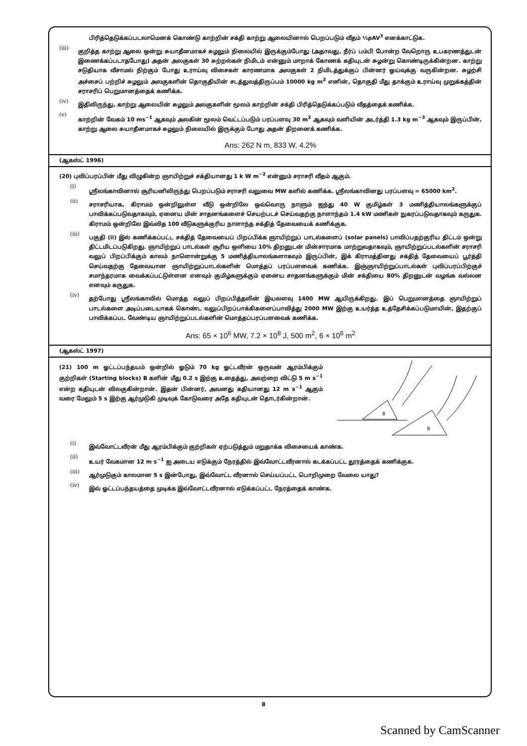பிரித்தெடுக்கப்படலாமெனக் கொண்டு காற்றின் சக்தி காற்று ஆலையினால் பெறப்படும் வீதம் ½ρAV<sup>3</sup> எனக்காட்டுக.
(iii)
குறித்த காற்று ஆலை ஒன்று சுயாதீனமாகச் சுழலும் நிலையில் இருக்கும்போது (அதாவது, நீர்ப் பம்பி போன்ற வேறொரு உபகரணத்துடன் இணைக்கப்படாதபோது) அதன் அலகுகள் 30 சுற்றல்கள் நிமிடம் என்னும் மாறாக் கோணக் கதியுடன் சுழன்று கொண்டிருக்கின்றன. காற்று சடுதியாக வீசாமல் நிற்கும் போது உராய்வு விசைகள் காரணமாக அலகுகள் 2 நிமிடத்துக்குப் பின்னர் ஓய்வுக்கு வருகின்றன. சுழற்சி அச்சைப் பற்றிச் சுழலும் அலகுகளின் தொகுதியின் சடத்துவத்திருப்பம் 10000 kg m<sup>2</sup> எனின், தொகுதி மீது தாக்கும் உராய்வு முறுக்கத்தின் சராசரிப் பெறுமானத்தைக் கணிக்க.
(iv)
இதிலிருந்து, காற்று ஆலையின் சுழலும் அலகுகளின் மூலம் காற்றின் சக்தி பிரித்தெடுக்கப்படும் வீதத்தைக் கணிக்க.
(v)
காற்றின் வேகம் 10 ms<sup>−1</sup> ஆகவும் அலகின் மூலம் வெட்டப்படும் பரப்பளவு 30 m<sup>2</sup> ஆகவும் வளியின் அடர்த்தி 1.3 kg m<sup>−3</sup> ஆகவும் இருப்பின், காற்று ஆலை சுயாதீனமாகச் சுழலும் நிலையில் இருக்கும் போது அதன் திறனைக் கணிக்க.
Ans: 262 N m, 833 W, 4.2%
(ஆகஸ்ட் 1996)
(20) புவிப்பரப்பின் மீது விழுகின்ற ஞாயிற்றுச் சக்தியானது 1 k W m<sup>−2</sup> என்னும் சராசரி வீதம் ஆகும்.
(i)
ஸ்ரீலங்காவினால் சூரியனிலிருந்து பெறப்படும் சராசரி வலுவை MW களில் கணிக்க. ஸ்ரீலங்காவினது பரப்பளவு = 65000 km<sup>2</sup>.
(ii)
சராசரியாக, கிராமம் ஒன்றிலுள்ள வீடு ஒன்றிலே ஒவ்வொரு நாளும் ஐந்து 40 W குமிழ்கள் 3 மணித்தியாலங்களுக்குப் பாவிக்கப்படுவதாகவும், ஏனைய மின் சாதனங்களைச் செயற்படச் செய்வதற்கு நாளாந்தம் 1.4 kW மணிகள் நுகரப்படுவதாகவும் கருதுக. கிராமம் ஒன்றிலே இவ்வித 100 வீடுகளுக்குரிய நாளாந்த சக்தித் தேவையைக் கணிக்குக.
(iii)
பகுதி (ii) இல் கணிக்கப்பட்ட சக்தித் தேவையைப் பிறப்பிக்க ஞாயிற்றுப் பாடல்களைப் (solar panels) பாவிப்பதற்குரிய திட்டம் ஒன்று திட்டமிடப்படுகிறது. ஞாயிற்றுப் பாடல்கள் சூரிய ஒளியை 10% திறனுடன் மின்சாரமாக மாற்றுவதாகவும், ஞாயிற்றுப்படல்களின் சராசரி வலுப் பிறப்பிக்கும் காலம் நாளொன்றுக்கு 5 மணித்தியாலங்களாகவும் இருப்பின், இக் கிராமத்தினது சக்தித் தேவையைப் பூர்த்தி செய்வதற்கு தேவையான ஞாயிற்றுப்பாடல்களின் மொத்தப் பரப்பளவைக் கணிக்க. இஞ்ஞாயிற்றுப்பாடல்கள் புவிப்பரப்பிற்குச் சமாந்தரமாக வைக்கப்பட்டுள்ளன எனவும் குமிழ்களுக்கும் ஏனைய சாதனங்களுக்கும் மின் சக்தியை 80% திறனுடன் வழங்க வல்லன எனவும் கருதுக.
(iv)
தற்போது ஸ்ரீலங்காவில் மொத்த வலுப் பிறப்பித்தலின் இயலளவு 1400 MW ஆயிருக்கிறது. இப் பெறுமானத்தை ஞாயிற்றுப் பாடல்களை அடிப்படையாகக் கொண்ட வலுப்பிறப்பாக்கிகளைப்பாவித்து 2000 MW இற்கு உயர்த்த உத்தேசிக்கப்படுமாயின், இதற்குப் பாவிக்கப்பட வேண்டிய ஞாயிற்றுப்படல்களின் மொத்தப்பரப்பளவைக் கணிக்க.
Ans: 65 × 10<sup>6</sup> MW, 7.2 × 10<sup>8</sup> J, 500 m<sup>2</sup>, 6 × 10<sup>6</sup> m<sup>2</sup>
(ஆகஸ்ட் 1997)
(21) 100 m ஓட்டப்பந்தயம் ஒன்றில் ஓடும் 70 kg ஓட்டவீரன் ஒருவன் ஆரம்பிக்கும் குற்றிகள் (Starting blocks) B களின் மீது 0.2 s இற்கு உதைத்து, அவற்றை விட்டு 5 m s<sup>−1</sup> என்ற கதியுடன் விலகுகின்றான். இதன் பின்னர், அவனது கதியானது 12 m s<sup>−1</sup> ஆகும் வரை மேலும் 5 s இற்கு ஆர்முடுகி முடிவுக் கோடுவரை அதே கதியுடன் தொடர்கின்றான்.
B
B
(i)
இவ்வோட்டவீரன் மீது ஆரம்பிக்கும் குற்றிகள் ஏற்படுத்தும் மறுதாக்க விசையைக் காண்க.
(ii)
உயர் வேகமான 12 m s<sup>−1</sup> ஐ அடைய எடுக்கும் நேரத்தில் இவ்வோட்டவீரனால் கடக்கப்பட்ட தூரத்தைக் கணிக்குக.
(iii)
ஆர்முடுகும் காலமான 5 s இன்போது, இவ்வோட்ட வீரனால் செய்யப்பட்ட பொறிமுறை வேலை யாது?
(iv)
இவ் ஓட்டப்பந்தயத்தை முடிக்க இவ்வோட்டவீரனால் எடுக்கப்பட்ட நேரத்தைக் காண்க.
8
Scanned by CamScanner